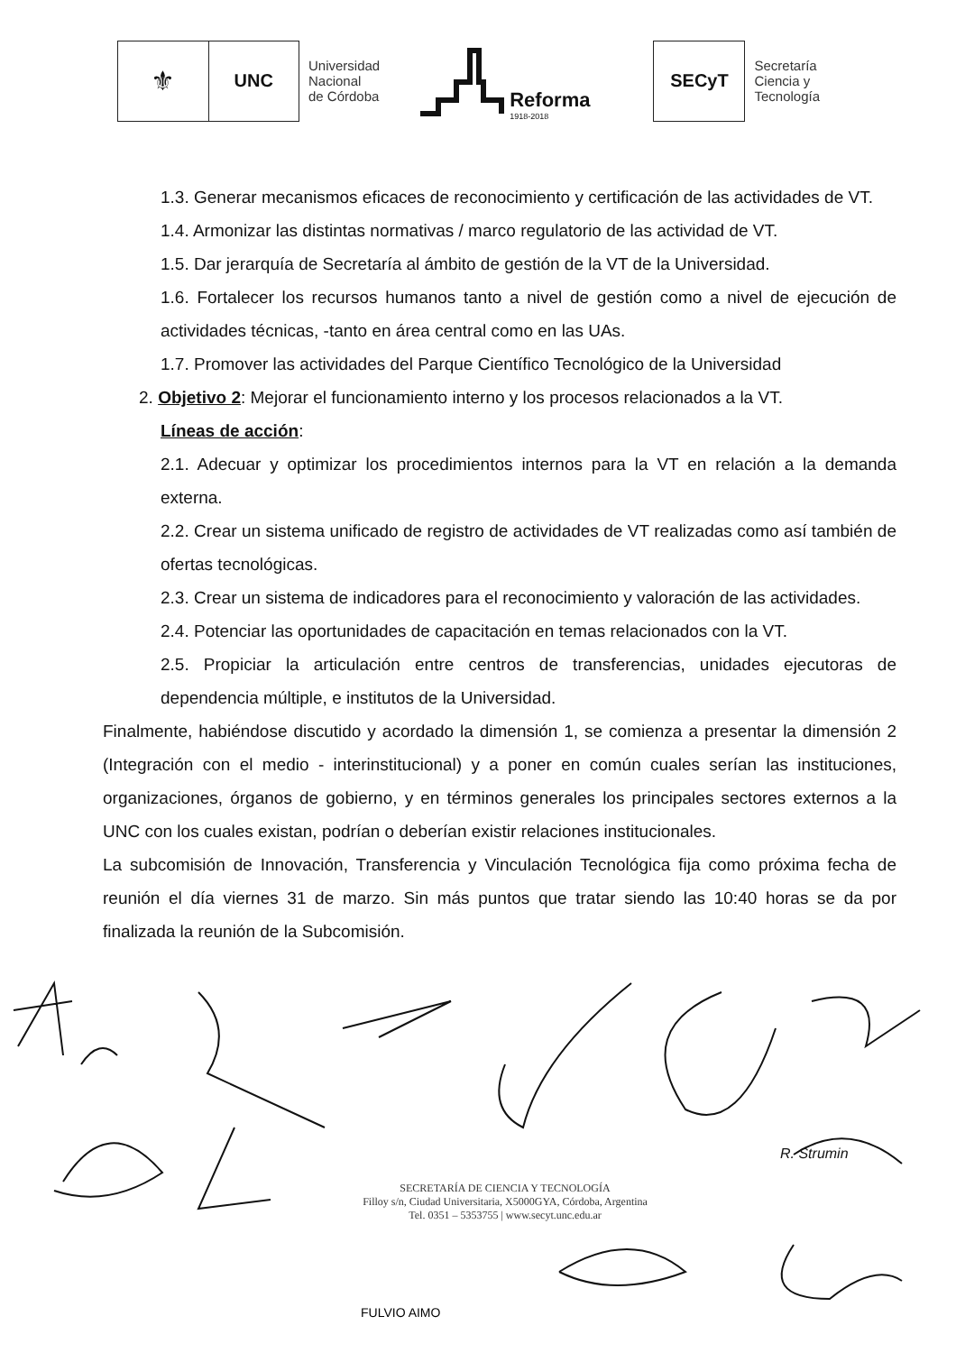⚜
UNC
Universidad
Nacional
de Córdoba
Reforma
1918-2018
SECyT
Secretaría
Ciencia y
Tecnología
1.3. Generar mecanismos eficaces de reconocimiento y certificación de las actividades de VT.
1.4. Armonizar las distintas normativas / marco regulatorio de las actividad de VT.
1.5. Dar jerarquía de Secretaría al ámbito de gestión de la VT de la Universidad.
1.6. Fortalecer los recursos humanos tanto a nivel de gestión como a nivel de ejecución de actividades técnicas, -tanto en área central como en las UAs.
1.7. Promover las actividades del Parque Científico Tecnológico de la Universidad
2. Objetivo 2: Mejorar el funcionamiento interno y los procesos relacionados a la VT.
Líneas de acción:
2.1. Adecuar y optimizar los procedimientos internos para la VT en relación a la demanda externa.
2.2. Crear un sistema unificado de registro de actividades de VT realizadas como así también de ofertas tecnológicas.
2.3. Crear un sistema de indicadores para el reconocimiento y valoración de las actividades.
2.4. Potenciar las oportunidades de capacitación en temas relacionados con la VT.
2.5. Propiciar la articulación entre centros de transferencias, unidades ejecutoras de dependencia múltiple, e institutos de la Universidad.
Finalmente, habiéndose discutido y acordado la dimensión 1, se comienza a presentar la dimensión 2 (Integración con el medio - interinstitucional) y a poner en común cuales serían las instituciones, organizaciones, órganos de gobierno, y en términos generales los principales sectores externos a la UNC con los cuales existan, podrían o deberían existir relaciones institucionales.
La subcomisión de Innovación, Transferencia y Vinculación Tecnológica fija como próxima fecha de reunión el día viernes 31 de marzo. Sin más puntos que tratar siendo las 10:40 horas se da por finalizada la reunión de la Subcomisión.
FULVIO AIMO
SECRETARÍA DE CIENCIA Y TECNOLOGÍA
Filloy s/n, Ciudad Universitaria, X5000GYA, Córdoba, Argentina
Tel. 0351 – 5353755 | www.secyt.unc.edu.ar
R. Strumin